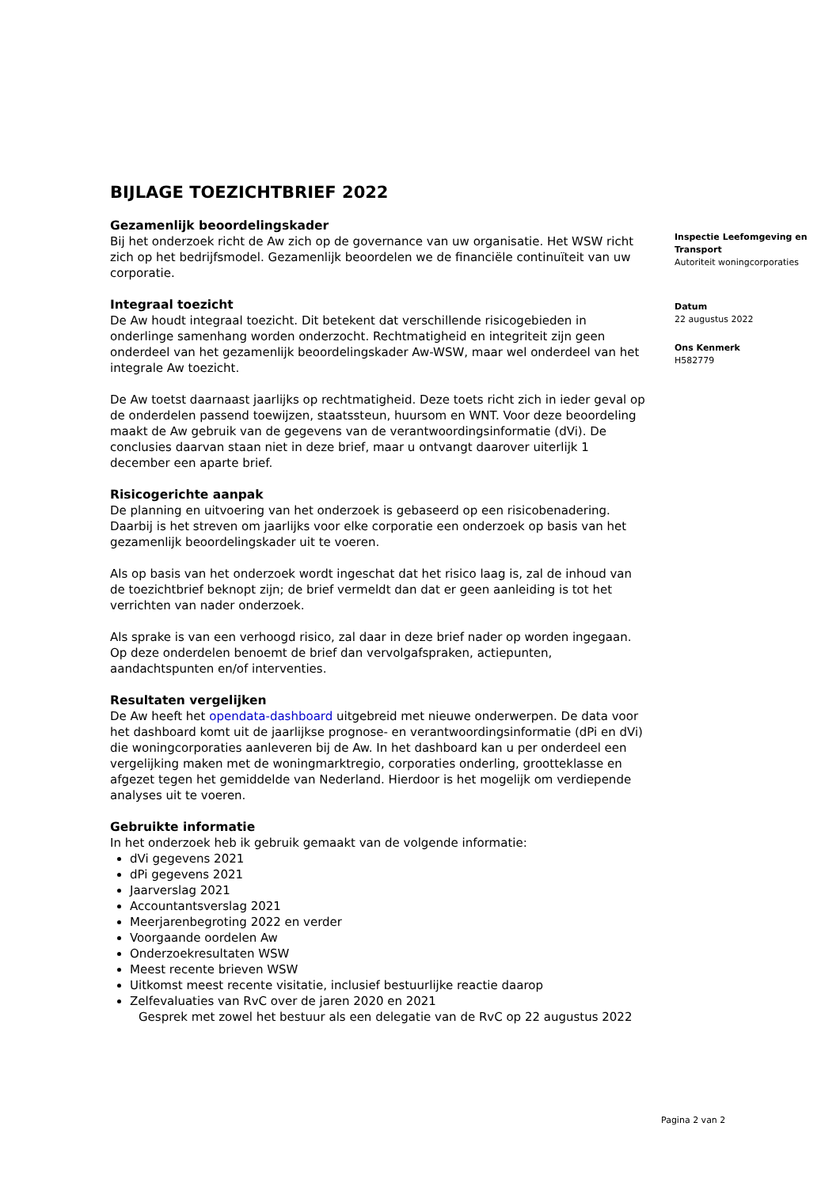BIJLAGE TOEZICHTBRIEF 2022
Gezamenlijk beoordelingskader
Bij het onderzoek richt de Aw zich op de governance van uw organisatie. Het WSW richt zich op het bedrijfsmodel. Gezamenlijk beoordelen we de financiële continuïteit van uw corporatie.
Integraal toezicht
De Aw houdt integraal toezicht. Dit betekent dat verschillende risicogebieden in onderlinge samenhang worden onderzocht. Rechtmatigheid en integriteit zijn geen onderdeel van het gezamenlijk beoordelingskader Aw-WSW, maar wel onderdeel van het integrale Aw toezicht.
De Aw toetst daarnaast jaarlijks op rechtmatigheid. Deze toets richt zich in ieder geval op de onderdelen passend toewijzen, staatssteun, huursom en WNT. Voor deze beoordeling maakt de Aw gebruik van de gegevens van de verantwoordingsinformatie (dVi). De conclusies daarvan staan niet in deze brief, maar u ontvangt daarover uiterlijk 1 december een aparte brief.
Risicogerichte aanpak
De planning en uitvoering van het onderzoek is gebaseerd op een risicobenadering. Daarbij is het streven om jaarlijks voor elke corporatie een onderzoek op basis van het gezamenlijk beoordelingskader uit te voeren.
Als op basis van het onderzoek wordt ingeschat dat het risico laag is, zal de inhoud van de toezichtbrief beknopt zijn; de brief vermeldt dan dat er geen aanleiding is tot het verrichten van nader onderzoek.
Als sprake is van een verhoogd risico, zal daar in deze brief nader op worden ingegaan. Op deze onderdelen benoemt de brief dan vervolgafspraken, actiepunten, aandachtspunten en/of interventies.
Resultaten vergelijken
De Aw heeft het opendata-dashboard uitgebreid met nieuwe onderwerpen. De data voor het dashboard komt uit de jaarlijkse prognose- en verantwoordingsinformatie (dPi en dVi) die woningcorporaties aanleveren bij de Aw. In het dashboard kan u per onderdeel een vergelijking maken met de woningmarktregio, corporaties onderling, grootteklasse en afgezet tegen het gemiddelde van Nederland. Hierdoor is het mogelijk om verdiepende analyses uit te voeren.
Gebruikte informatie
In het onderzoek heb ik gebruik gemaakt van de volgende informatie:
dVi gegevens 2021
dPi gegevens 2021
Jaarverslag 2021
Accountantsverslag 2021
Meerjarenbegroting 2022 en verder
Voorgaande oordelen Aw
Onderzoekresultaten WSW
Meest recente brieven WSW
Uitkomst meest recente visitatie, inclusief bestuurlijke reactie daarop
Zelfevaluaties van RvC over de jaren 2020 en 2021
Gesprek met zowel het bestuur als een delegatie van de RvC op 22 augustus 2022
Inspectie Leefomgeving en Transport
Autoriteit woningcorporaties
Datum
22 augustus 2022
Ons Kenmerk
H582779
Pagina 2 van 2